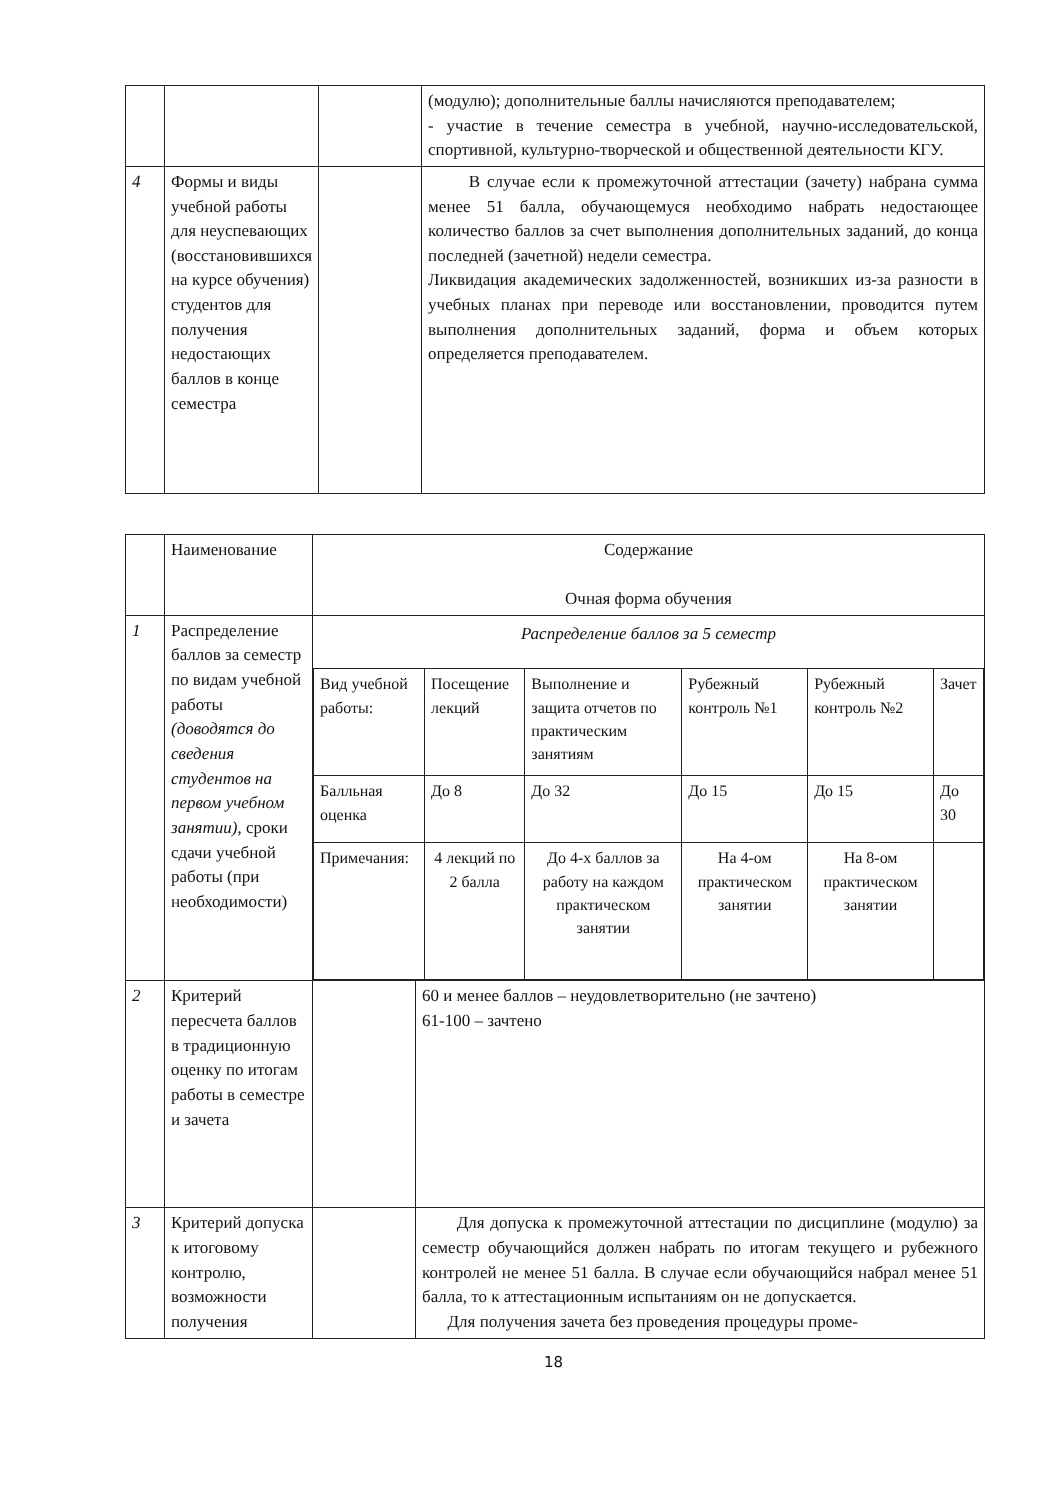| | | | (модулю); дополнительные баллы начисляются преподавателем; - участие в течение семестра в учебной, научно-исследовательской, спортивной, культурно-творческой и общественной деятельности КГУ. |
| 4 | Формы и виды учебной работы для неуспевающих (восстановившихся на курсе обучения) студентов для получения недостающих баллов в конце семестра | | В случае если к промежуточной аттестации (зачету) набрана сумма менее 51 балла, обучающемуся необходимо набрать недостающее количество баллов за счет выполнения дополнительных заданий, до конца последней (зачетной) недели семестра. Ликвидация академических задолженностей, возникших из-за разности в учебных планах при переводе или восстановлении, проводится путем выполнения дополнительных заданий, форма и объем которых определяется преподавателем. |
| | Наименование | Содержание Очная форма обучения | |
| 1 | Распределение баллов за семестр по видам учебной работы (доводятся до сведения студентов на первом учебном занятии) , сроки сдачи учебной работы (при необходимости) | Распределение баллов за 5 семестр / Вид учебной работы: / Посещение лекций / Выполнение и защита отчетов по практическим занятиям / Рубежный контроль №1 / Рубежный контроль №2 / Зачет / / Балльная оценка / До 8 / До 32 / До 15 / До 15 / До 30 / / Примечания: / 4 лекций по 2 балла / До 4-х баллов за работу на каждом практическом занятии / На 4-ом практическом занятии / На 8-ом практическом занятии / / | |
| 2 | Критерий пересчета баллов в традиционную оценку по итогам работы в семестре и зачета | | 60 и менее баллов – неудовлетворительно (не зачтено) 61-100 – зачтено |
| 3 | Критерий допуска к итоговому контролю, возможности получения | | Для допуска к промежуточной аттестации по дисциплине (модулю) за семестр обучающийся должен набрать по итогам текущего и рубежного контролей не менее 51 балла. В случае если обучающийся набрал менее 51 балла, то к аттестационным испытаниям он не допускается. Для получения зачета без проведения процедуры проме- |
18